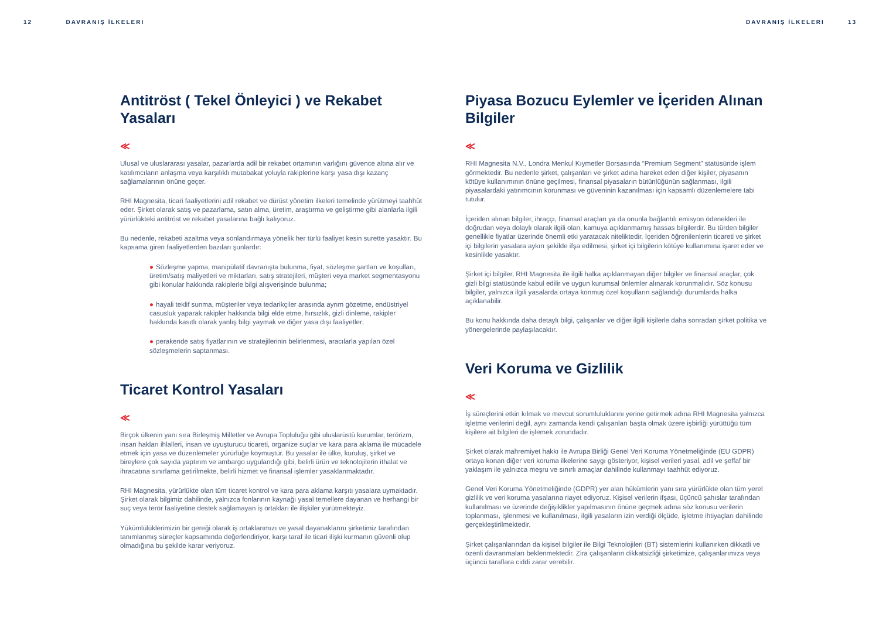12 DAVRANIŞ İLKELERI
DAVRANIŞ İLKELERI 13
Antitröst ( Tekel Önleyici ) ve Rekabet Yasaları
≪
Ulusal ve uluslararası yasalar, pazarlarda adil bir rekabet ortamının varlığını güvence altına alır ve katılımcıların anlaşma veya karşılıklı mutabakat yoluyla rakiplerine karşı yasa dışı kazanç sağlamalarının önüne geçer.
RHI Magnesita, ticari faaliyetlerini adil rekabet ve dürüst yönetim ilkeleri temelinde yürütmeyi taahhüt eder. Şirket olarak satış ve pazarlama, satın alma, üretim, araştırma ve geliştirme gibi alanlarla ilgili yürürlükteki antitröst ve rekabet yasalarına bağlı kalıyoruz.
Bu nedenle, rekabeti azaltma veya sonlandırmaya yönelik her türlü faaliyet kesin surette yasaktır. Bu kapsama giren faaliyetlerden bazıları şunlardır:
● Sözleşme yapma, manipülatif davranışta bulunma, fiyat, sözleşme şartları ve koşulları, üretim/satış maliyetleri ve miktarları, satış stratejileri, müşteri veya market segmentasyonu gibi konular hakkında rakiplerle bilgi alışverişinde bulunma;
● hayali teklif sunma, müşteriler veya tedarikçiler arasında ayrım gözetme, endüstriyel casusluk yaparak rakipler hakkında bilgi elde etme, hırsızlık, gizli dinleme, rakipler hakkında kasıtlı olarak yanlış bilgi yaymak ve diğer yasa dışı faaliyetler;
● perakende satış fiyatlarının ve stratejilerinin belirlenmesi, aracılarla yapılan özel sözleşmelerin saptanması.
Ticaret Kontrol Yasaları
≪
Birçok ülkenin yanı sıra Birleşmiş Milletler ve Avrupa Topluluğu gibi uluslarüstü kurumlar, terörizm, insan hakları ihlalleri, insan ve uyuşturucu ticareti, organize suçlar ve kara para aklama ile mücadele etmek için yasa ve düzenlemeler yürürlüğe koymuştur. Bu yasalar ile ülke, kuruluş, şirket ve bireylere çok sayıda yaptırım ve ambargo uygulandığı gibi, belirli ürün ve teknolojilerin ithalat ve ihracatına sınırlama getirilmekte, belirli hizmet ve finansal işlemler yasaklanmaktadır.
RHI Magnesita, yürürlükte olan tüm ticaret kontrol ve kara para aklama karşıtı yasalara uymaktadır. Şirket olarak bilgimiz dahilinde, yalnızca fonlarının kaynağı yasal temellere dayanan ve herhangi bir suç veya terör faaliyetine destek sağlamayan iş ortakları ile ilişkiler yürütmekteyiz.
Yükümlülüklerimizin bir gereği olarak iş ortaklarımızı ve yasal dayanaklarını şirketimiz tarafından tanımlanmış süreçler kapsamında değerlendiriyor, karşı taraf ile ticari ilişki kurmanın güvenli olup olmadığına bu şekilde karar veriyoruz.
Piyasa Bozucu Eylemler ve İçeriden Alınan Bilgiler
≪
RHI Magnesita N.V., Londra Menkul Kıymetler Borsasında “Premium Segment” statüsünde işlem görmektedir. Bu nedenle şirket, çalışanları ve şirket adına hareket eden diğer kişiler, piyasanın kötüye kullanımının önüne geçilmesi, finansal piyasaların bütünlüğünün sağlanması, ilgili piyasalardaki yatırımcının korunması ve güveninin kazanılması için kapsamlı düzenlemelere tabi tutulur.
İçeriden alınan bilgiler, ihraççı, finansal araçları ya da onunla bağlantılı emisyon ödenekleri ile doğrudan veya dolaylı olarak ilgili olan, kamuya açıklanmamış hassas bilgilerdir. Bu türden bilgiler genellikle fiyatlar üzerinde önemli etki yaratacak niteliktedir. İçeriden öğrenilenlerin ticareti ve şirket içi bilgilerin yasalara aykırı şekilde ifşa edilmesi, şirket içi bilgilerin kötüye kullanımına işaret eder ve kesinlikle yasaktır.
Şirket içi bilgiler, RHI Magnesita ile ilgili halka açıklanmayan diğer bilgiler ve finansal araçlar, çok gizli bilgi statüsünde kabul edilir ve uygun kurumsal önlemler alınarak korunmalıdır. Söz konusu bilgiler, yalnızca ilgili yasalarda ortaya konmuş özel koşulların sağlandığı durumlarda halka açıklanabilir.
Bu konu hakkında daha detaylı bilgi, çalışanlar ve diğer ilgili kişilerle daha sonradan şirket politika ve yönergelerinde paylaşılacaktır.
Veri Koruma ve Gizlilik
≪
İş süreçlerini etkin kılmak ve mevcut sorumluluklarını yerine getirmek adına RHI Magnesita yalnızca işletme verilerini değil, aynı zamanda kendi çalışanları başta olmak üzere işbirliği yürüttüğü tüm kişilere ait bilgileri de işlemek zorundadır.
Şirket olarak mahremiyet hakkı ile Avrupa Birliği Genel Veri Koruma Yönetmeliğinde (EU GDPR) ortaya konan diğer veri koruma ilkelerine saygı gösteriyor, kişisel verileri yasal, adil ve şeffaf bir yaklaşım ile yalnızca meşru ve sınırlı amaçlar dahilinde kullanmayı taahhüt ediyoruz.
Genel Veri Koruma Yönetmeliğinde (GDPR) yer alan hükümlerin yanı sıra yürürlükte olan tüm yerel gizlilik ve veri koruma yasalarına riayet ediyoruz. Kişisel verilerin ifşası, üçüncü şahıslar tarafından kullanılması ve üzerinde değişiklikler yapılmasının önüne geçmek adına söz konusu verilerin toplanması, işlenmesi ve kullanılması, ilgili yasaların izin verdiği ölçüde, işletme ihtiyaçları dahilinde gerçekleştirilmektedir.
Şirket çalışanlarından da kişisel bilgiler ile Bilgi Teknolojileri (BT) sistemlerini kullanırken dikkatli ve özenli davranmaları beklenmektedir. Zira çalışanların dikkatsizliği şirketimize, çalışanlarımıza veya üçüncü taraflara ciddi zarar verebilir.